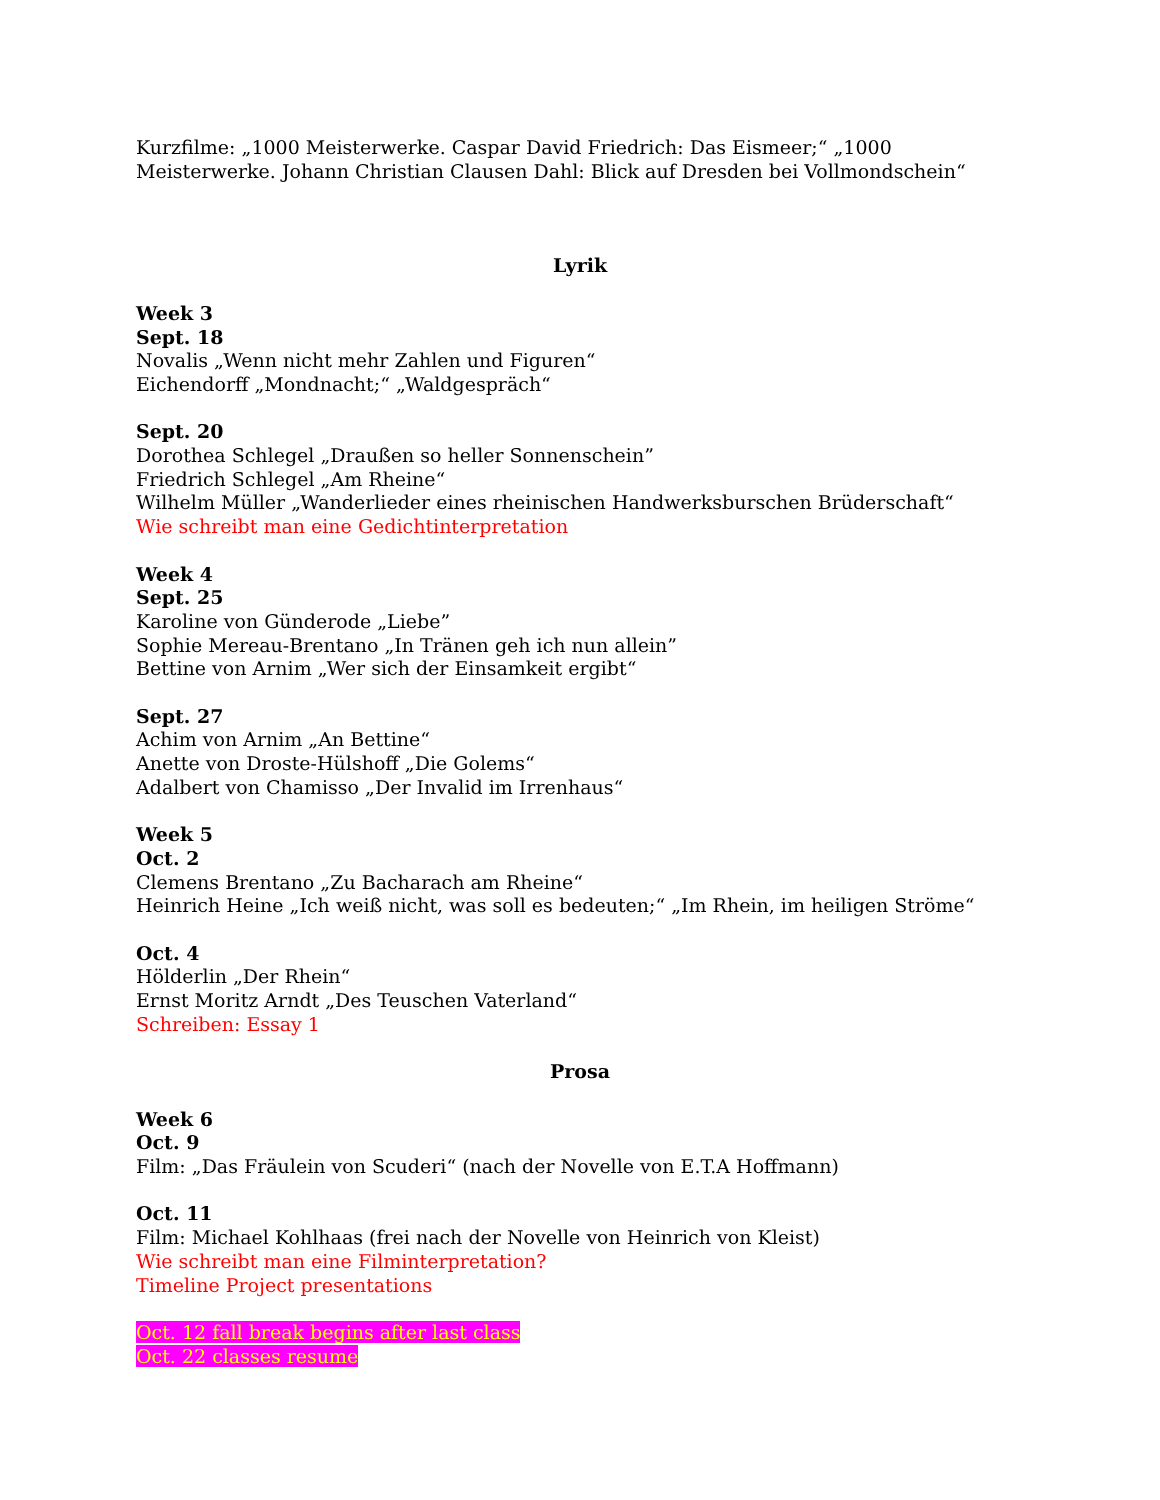Kurzfilme: „1000 Meisterwerke. Caspar David Friedrich: Das Eismeer;“ „1000 Meisterwerke. Johann Christian Clausen Dahl: Blick auf Dresden bei Vollmondschein“
Lyrik
Week 3
Sept. 18
Novalis „Wenn nicht mehr Zahlen und Figuren“
Eichendorff „Mondnacht;“ „Waldgespräch“
Sept. 20
Dorothea Schlegel „Draußen so heller Sonnenschein”
Friedrich Schlegel „Am Rheine“
Wilhelm Müller „Wanderlieder eines rheinischen Handwerksburschen Brüderschaft“
Wie schreibt man eine Gedichtinterpretation
Week 4
Sept. 25
Karoline von Günderode „Liebe”
Sophie Mereau-Brentano „In Tränen geh ich nun allein”
Bettine von Arnim „Wer sich der Einsamkeit ergibt“
Sept. 27
Achim von Arnim „An Bettine“
Anette von Droste-Hülshoff „Die Golems“
Adalbert von Chamisso „Der Invalid im Irrenhaus“
Week 5
Oct. 2
Clemens Brentano „Zu Bacharach am Rheine“
Heinrich Heine „Ich weiß nicht, was soll es bedeuten;“ „Im Rhein, im heiligen Ströme“
Oct. 4
Hölderlin „Der Rhein“
Ernst Moritz Arndt „Des Teuschen Vaterland“
Schreiben: Essay 1
Prosa
Week 6
Oct. 9
Film: „Das Fräulein von Scuderi“ (nach der Novelle von E.T.A Hoffmann)
Oct. 11
Film: Michael Kohlhaas (frei nach der Novelle von Heinrich von Kleist)
Wie schreibt man eine Filminterpretation?
Timeline Project presentations
Oct. 12 fall break begins after last class
Oct. 22 classes resume